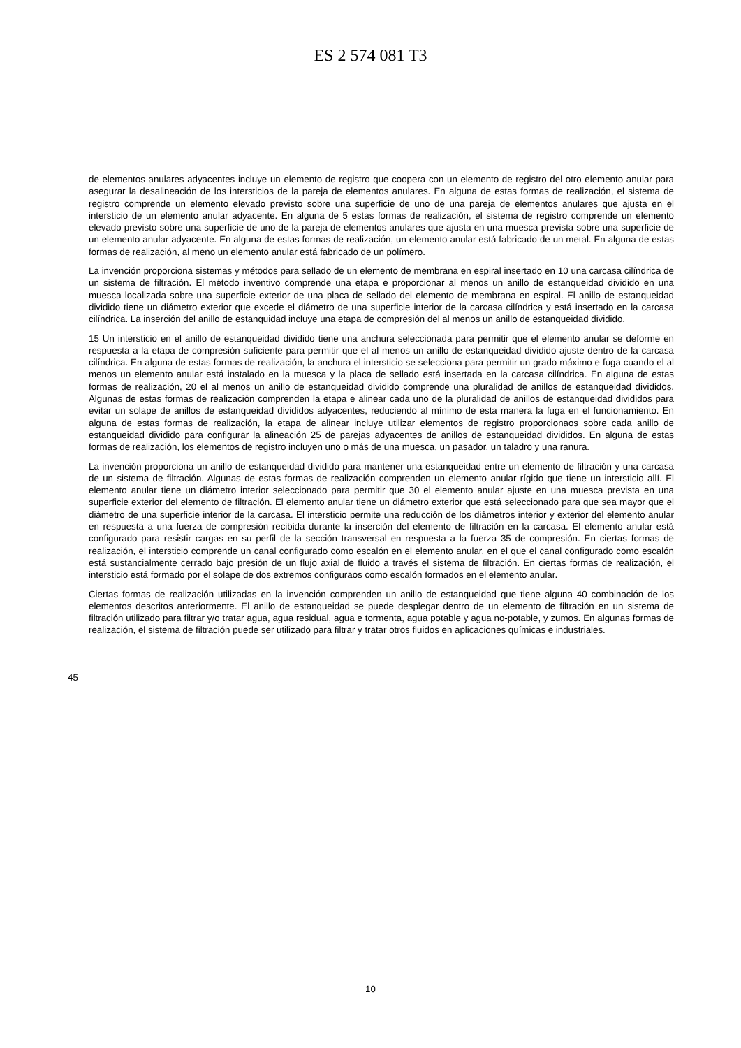ES 2 574 081 T3
de elementos anulares adyacentes incluye un elemento de registro que coopera con un elemento de registro del otro elemento anular para asegurar la desalineación de los intersticios de la pareja de elementos anulares. En alguna de estas formas de realización, el sistema de registro comprende un elemento elevado previsto sobre una superficie de uno de una pareja de elementos anulares que ajusta en el intersticio de un elemento anular adyacente. En alguna de 5 estas formas de realización, el sistema de registro comprende un elemento elevado previsto sobre una superficie de uno de la pareja de elementos anulares que ajusta en una muesca prevista sobre una superficie de un elemento anular adyacente. En alguna de estas formas de realización, un elemento anular está fabricado de un metal. En alguna de estas formas de realización, al meno un elemento anular está fabricado de un polímero.
La invención proporciona sistemas y métodos para sellado de un elemento de membrana en espiral insertado en 10 una carcasa cilíndrica de un sistema de filtración. El método inventivo comprende una etapa e proporcionar al menos un anillo de estanqueidad dividido en una muesca localizada sobre una superficie exterior de una placa de sellado del elemento de membrana en espiral. El anillo de estanqueidad dividido tiene un diámetro exterior que excede el diámetro de una superficie interior de la carcasa cilíndrica y está insertado en la carcasa cilíndrica. La inserción del anillo de estanquidad incluye una etapa de compresión del al menos un anillo de estanqueidad dividido.
15 Un intersticio en el anillo de estanqueidad dividido tiene una anchura seleccionada para permitir que el elemento anular se deforme en respuesta a la etapa de compresión suficiente para permitir que el al menos un anillo de estanqueidad dividido ajuste dentro de la carcasa cilíndrica. En alguna de estas formas de realización, la anchura el intersticio se selecciona para permitir un grado máximo e fuga cuando el al menos un elemento anular está instalado en la muesca y la placa de sellado está insertada en la carcasa cilíndrica. En alguna de estas formas de realización, 20 el al menos un anillo de estanqueidad dividido comprende una pluralidad de anillos de estanqueidad divididos. Algunas de estas formas de realización comprenden la etapa e alinear cada uno de la pluralidad de anillos de estanqueidad divididos para evitar un solape de anillos de estanqueidad divididos adyacentes, reduciendo al mínimo de esta manera la fuga en el funcionamiento. En alguna de estas formas de realización, la etapa de alinear incluye utilizar elementos de registro proporcionaos sobre cada anillo de estanqueidad dividido para configurar la alineación 25 de parejas adyacentes de anillos de estanqueidad divididos. En alguna de estas formas de realización, los elementos de registro incluyen uno o más de una muesca, un pasador, un taladro y una ranura.
La invención proporciona un anillo de estanqueidad dividido para mantener una estanqueidad entre un elemento de filtración y una carcasa de un sistema de filtración. Algunas de estas formas de realización comprenden un elemento anular rígido que tiene un intersticio allí. El elemento anular tiene un diámetro interior seleccionado para permitir que 30 el elemento anular ajuste en una muesca prevista en una superficie exterior del elemento de filtración. El elemento anular tiene un diámetro exterior que está seleccionado para que sea mayor que el diámetro de una superficie interior de la carcasa. El intersticio permite una reducción de los diámetros interior y exterior del elemento anular en respuesta a una fuerza de compresión recibida durante la inserción del elemento de filtración en la carcasa. El elemento anular está configurado para resistir cargas en su perfil de la sección transversal en respuesta a la fuerza 35 de compresión. En ciertas formas de realización, el intersticio comprende un canal configurado como escalón en el elemento anular, en el que el canal configurado como escalón está sustancialmente cerrado bajo presión de un flujo axial de fluido a través el sistema de filtración. En ciertas formas de realización, el intersticio está formado por el solape de dos extremos configuraos como escalón formados en el elemento anular.
Ciertas formas de realización utilizadas en la invención comprenden un anillo de estanqueidad que tiene alguna 40 combinación de los elementos descritos anteriormente. El anillo de estanqueidad se puede desplegar dentro de un elemento de filtración en un sistema de filtración utilizado para filtrar y/o tratar agua, agua residual, agua e tormenta, agua potable y agua no-potable, y zumos. En algunas formas de realización, el sistema de filtración puede ser utilizado para filtrar y tratar otros fluidos en aplicaciones químicas e industriales.
45
10